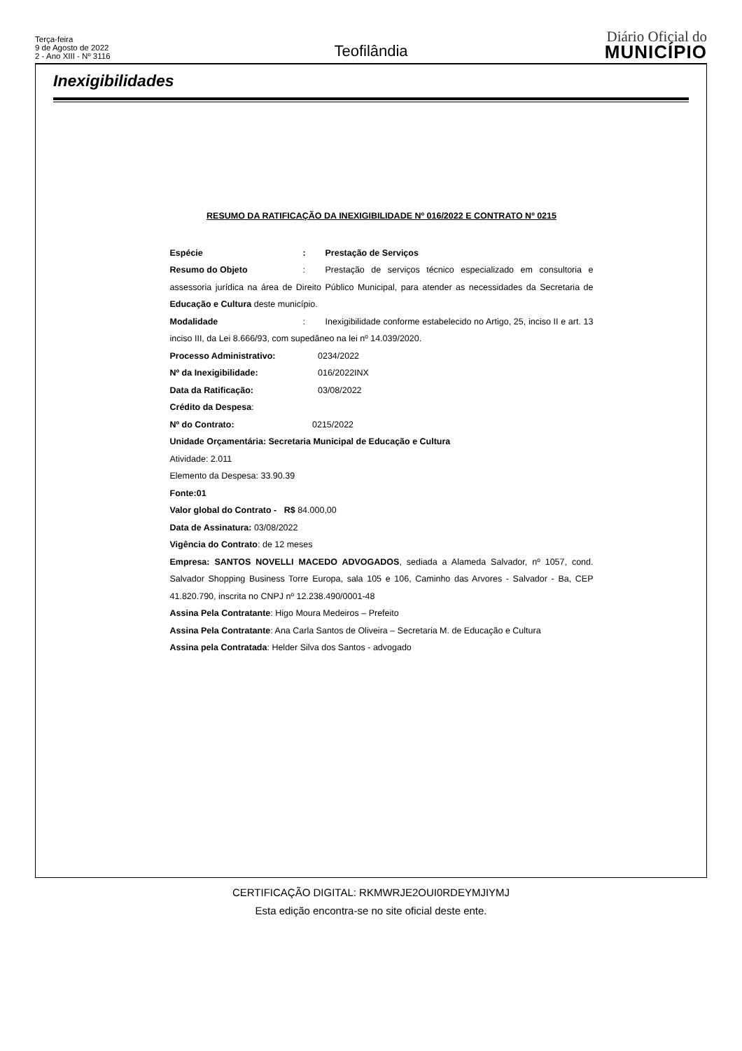Terça-feira
9 de Agosto de 2022
2 - Ano XIII - Nº 3116
Teofilândia
Diário Oficial do
MUNICÍPIO
Inexigibilidades
RESUMO DA RATIFICAÇÃO DA INEXIGIBILIDADE Nº 016/2022 E CONTRATO Nº 0215
Espécie: Prestação de Serviços
Resumo do Objeto: Prestação de serviços técnico especializado em consultoria e assessoria jurídica na área de Direito Público Municipal, para atender as necessidades da Secretaria de Educação e Cultura deste município.
Modalidade: Inexigibilidade conforme estabelecido no Artigo, 25, inciso II e art. 13 inciso III, da Lei 8.666/93, com supedâneo na lei nº 14.039/2020.
Processo Administrativo: 0234/2022
Nº da Inexigibilidade: 016/2022INX
Data da Ratificação: 03/08/2022
Crédito da Despesa:
Nº do Contrato: 0215/2022
Unidade Orçamentária: Secretaria Municipal de Educação e Cultura
Atividade: 2.011
Elemento da Despesa: 33.90.39
Fonte:01
Valor global do Contrato - R$ 84.000,00
Data de Assinatura: 03/08/2022
Vigência do Contrato: de 12 meses
Empresa: SANTOS NOVELLI MACEDO ADVOGADOS, sediada a Alameda Salvador, nº 1057, cond. Salvador Shopping Business Torre Europa, sala 105 e 106, Caminho das Arvores - Salvador - Ba, CEP 41.820.790, inscrita no CNPJ nº 12.238.490/0001-48
Assina Pela Contratante: Higo Moura Medeiros – Prefeito
Assina Pela Contratante: Ana Carla Santos de Oliveira – Secretaria M. de Educação e Cultura
Assina pela Contratada: Helder Silva dos Santos - advogado
CERTIFICAÇÃO DIGITAL: RKMWRJE2OUI0RDEYMJIYMJ
Esta edição encontra-se no site oficial deste ente.